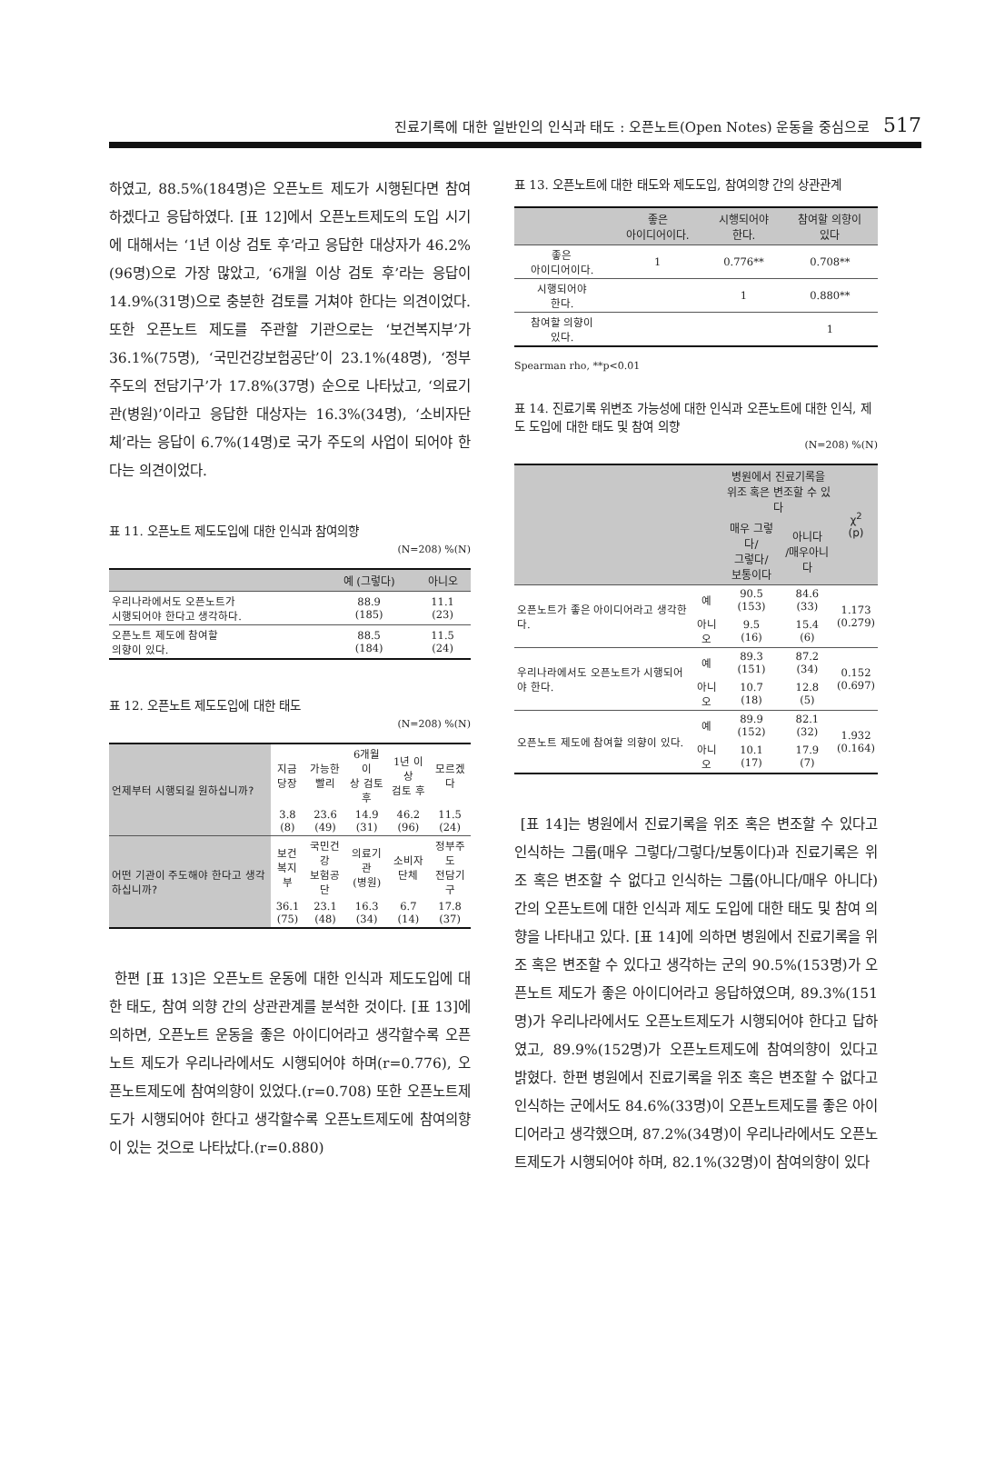진료기록에 대한 일반인의 인식과 태도 : 오픈노트(Open Notes) 운동을 중심으로 517
하였고, 88.5%(184명)은 오픈노트 제도가 시행된다면 참여하겠다고 응답하였다. [표 12]에서 오픈노트제도의 도입 시기에 대해서는 ‘1년 이상 검토 후’라고 응답한 대상자가 46.2%(96명)으로 가장 많았고, ‘6개월 이상 검토 후’라는 응답이 14.9%(31명)으로 충분한 검토를 거쳐야 한다는 의견이었다. 또한 오픈노트 제도를 주관할 기관으로는 ‘보건복지부’가 36.1%(75명), ‘국민건강보험공단’이 23.1%(48명), ‘정부 주도의 전담기구’가 17.8%(37명) 순으로 나타났고, ‘의료기관(병원)’이라고 응답한 대상자는 16.3%(34명), ‘소비자단체’라는 응답이 6.7%(14명)로 국가 주도의 사업이 되어야 한다는 의견이었다.
표 11. 오픈노트 제도도입에 대한 인식과 참여의향
(N=208) %(N)
| | 예 (그렇다) | 아니오 |
| --- | --- | --- |
| 우리나라에서도 오픈노트가 시행되어야 한다고 생각하다. | 88.9 (185) | 11.1 (23) |
| 오픈노트 제도에 참여할 의향이 있다. | 88.5 (184) | 11.5 (24) |
표 12. 오픈노트 제도도입에 대한 태도
(N=208) %(N)
| 언제부터 시행되길 원하십니까? | 지금 당장 | 가능한 빨리 | 6개월이 상 검토 후 | 1년 이상 검토 후 | 모르겠다 |
| | 3.8 (8) | 23.6 (49) | 14.9 (31) | 46.2 (96) | 11.5 (24) |
| 어떤 기관이 주도해야 한다고 생각하십니까? | 보건 복지부 | 국민건강 보험공단 | 의료기관 (병원) | 소비자 단체 | 정부주도 전담기구 |
| | 36.1 (75) | 23.1 (48) | 16.3 (34) | 6.7 (14) | 17.8 (37) |
한편 [표 13]은 오픈노트 운동에 대한 인식과 제도도입에 대한 태도, 참여 의향 간의 상관관계를 분석한 것이다. [표 13]에 의하면, 오픈노트 운동을 좋은 아이디어라고 생각할수록 오픈노트 제도가 우리나라에서도 시행되어야 하며(r=0.776), 오픈노트제도에 참여의향이 있었다.(r=0.708) 또한 오픈노트제도가 시행되어야 한다고 생각할수록 오픈노트제도에 참여의향이 있는 것으로 나타났다.(r=0.880)
표 13. 오픈노트에 대한 태도와 제도도입, 참여의향 간의 상관관계
| | 좋은 아이디어이다. | 시행되어야 한다. | 참여할 의향이 있다 |
| --- | --- | --- | --- |
| 좋은 아이디어이다. | 1 | 0.776** | 0.708** |
| 시행되어야 한다. | | 1 | 0.880** |
| 참여할 의향이 있다. | | | 1 |
Spearman rho, **p<0.01
표 14. 진료기록 위변조 가능성에 대한 인식과 오픈노트에 대한 인식, 제도 도입에 대한 태도 및 참여 의향
(N=208) %(N)
| | | 병원에서 진료기록을 위조 혹은 변조할 수 있다 | | χ<sup>2</sup> (p) |
| --- | --- | --- | --- | --- |
| | | 매우 그렇다/ 그렇다/ 보통이다 | 아니다 /매우아니다 | |
| 오픈노트가 좋은 아이디어라고 생각한다. | 예 | 90.5 (153) | 84.6 (33) | 1.173 (0.279) |
| | 아니오 | 9.5 (16) | 15.4 (6) | |
| 우리나라에서도 오픈노트가 시행되어야 한다. | 예 | 89.3 (151) | 87.2 (34) | 0.152 (0.697) |
| | 아니오 | 10.7 (18) | 12.8 (5) | |
| 오픈노트 제도에 참여할 의향이 있다. | 예 | 89.9 (152) | 82.1 (32) | 1.932 (0.164) |
| | 아니오 | 10.1 (17) | 17.9 (7) | |
[표 14]는 병원에서 진료기록을 위조 혹은 변조할 수 있다고 인식하는 그룹(매우 그렇다/그렇다/보통이다)과 진료기록은 위조 혹은 변조할 수 없다고 인식하는 그룹(아니다/매우 아니다) 간의 오픈노트에 대한 인식과 제도 도입에 대한 태도 및 참여 의향을 나타내고 있다. [표 14]에 의하면 병원에서 진료기록을 위조 혹은 변조할 수 있다고 생각하는 군의 90.5%(153명)가 오픈노트 제도가 좋은 아이디어라고 응답하였으며, 89.3%(151명)가 우리나라에서도 오픈노트제도가 시행되어야 한다고 답하였고, 89.9%(152명)가 오픈노트제도에 참여의향이 있다고 밝혔다. 한편 병원에서 진료기록을 위조 혹은 변조할 수 없다고 인식하는 군에서도 84.6%(33명)이 오픈노트제도를 좋은 아이디어라고 생각했으며, 87.2%(34명)이 우리나라에서도 오픈노트제도가 시행되어야 하며, 82.1%(32명)이 참여의향이 있다